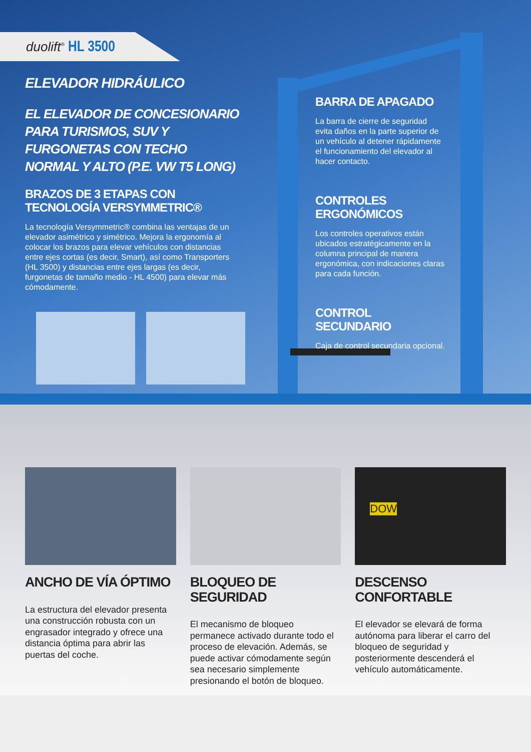duolift<sup>®</sup> HL 3500
ELEVADOR HIDRÁULICO
EL ELEVADOR DE CONCESIONARIO PARA TURISMOS, SUV Y FURGONETAS CON TECHO NORMAL Y ALTO (P.E. VW T5 LONG)
BRAZOS DE 3 ETAPAS CON TECNOLOGÍA VERSYMMETRIC®
La tecnología Versymmetric® combina las ventajas de un elevador asimétrico y simétrico. Mejora la ergonomía al colocar los brazos para elevar vehículos con distancias entre ejes cortas (es decir, Smart), así como Transporters (HL 3500) y distancias entre ejes largas (es decir, furgonetas de tamaño medio - HL 4500) para elevar más cómodamente.
BARRA DE APAGADO
La barra de cierre de seguridad evita daños en la parte superior de un vehículo al detener rápidamente el funcionamiento del elevador al hacer contacto.
CONTROLES ERGONÓMICOS
Los controles operativos están ubicados estratégicamente en la columna principal de manera ergonómica, con indicaciones claras para cada función.
CONTROL SECUNDARIO
Caja de control secundaria opcional.
ANCHO DE VÍA ÓPTIMO
La estructura del elevador presenta una construcción robusta con un engrasador integrado y ofrece una distancia óptima para abrir las puertas del coche.
BLOQUEO DE SEGURIDAD
El mecanismo de bloqueo permanece activado durante todo el proceso de elevación. Además, se puede activar cómodamente según sea necesario simplemente presionando el botón de bloqueo.
DOW
DESCENSO CONFORTABLE
El elevador se elevará de forma autónoma para liberar el carro del bloqueo de seguridad y posteriormente descenderá el vehículo automáticamente.